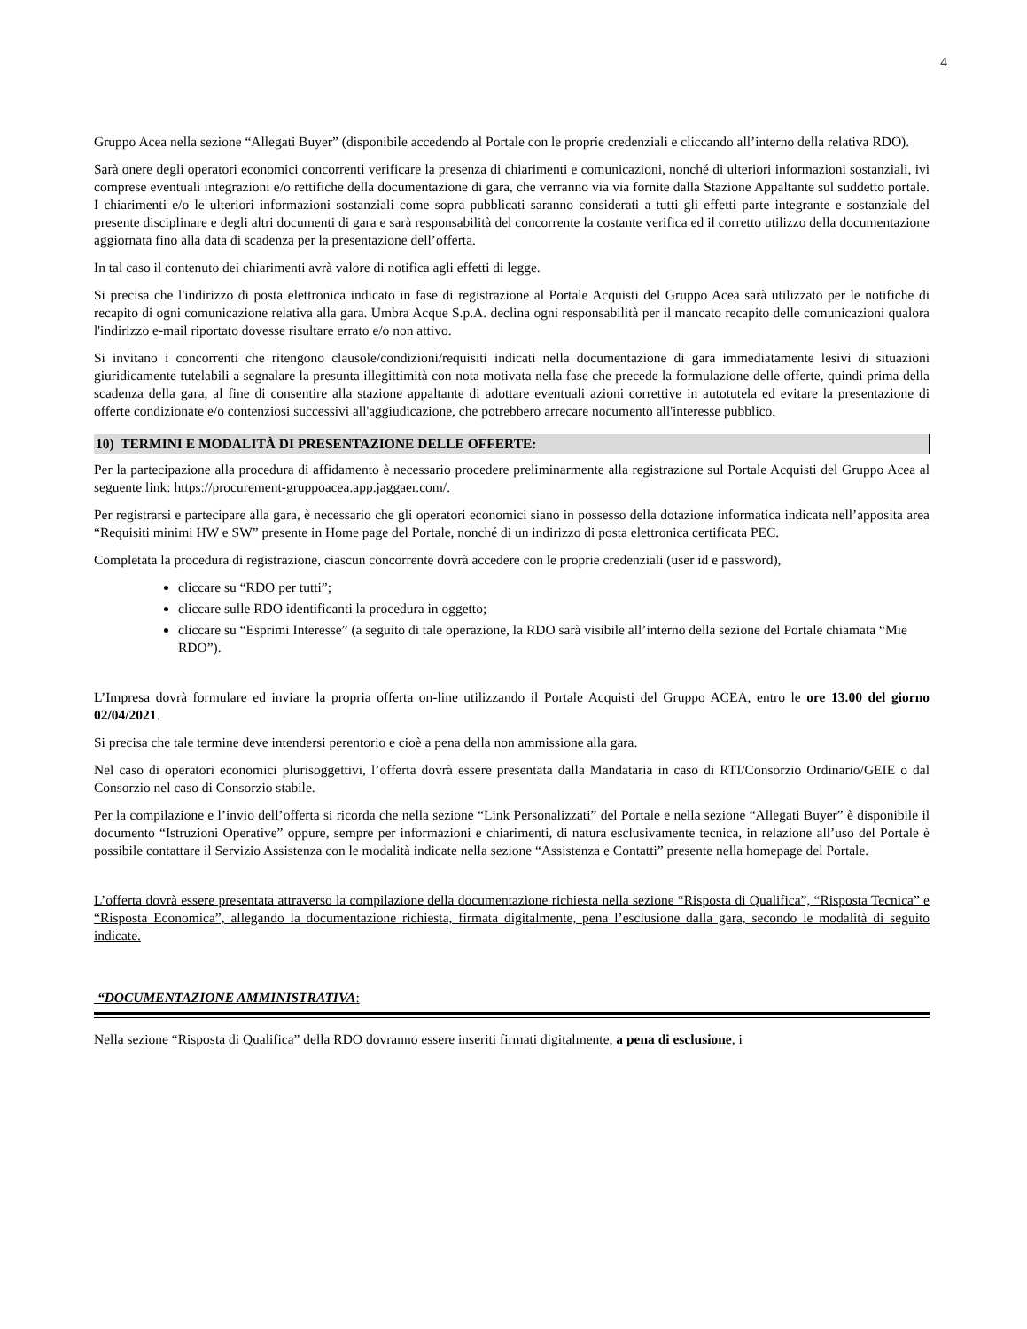4
Gruppo Acea nella sezione “Allegati Buyer” (disponibile accedendo al Portale con le proprie credenziali e cliccando all’interno della relativa RDO).
Sarà onere degli operatori economici concorrenti verificare la presenza di chiarimenti e comunicazioni, nonché di ulteriori informazioni sostanziali, ivi comprese eventuali integrazioni e/o rettifiche della documentazione di gara, che verranno via via fornite dalla Stazione Appaltante sul suddetto portale. I chiarimenti e/o le ulteriori informazioni sostanziali come sopra pubblicati saranno considerati a tutti gli effetti parte integrante e sostanziale del presente disciplinare e degli altri documenti di gara e sarà responsabilità del concorrente la costante verifica ed il corretto utilizzo della documentazione aggiornata fino alla data di scadenza per la presentazione dell’offerta.
In tal caso il contenuto dei chiarimenti avrà valore di notifica agli effetti di legge.
Si precisa che l'indirizzo di posta elettronica indicato in fase di registrazione al Portale Acquisti del Gruppo Acea sarà utilizzato per le notifiche di recapito di ogni comunicazione relativa alla gara. Umbra Acque S.p.A. declina ogni responsabilità per il mancato recapito delle comunicazioni qualora l'indirizzo e-mail riportato dovesse risultare errato e/o non attivo.
Si invitano i concorrenti che ritengono clausole/condizioni/requisiti indicati nella documentazione di gara immediatamente lesivi di situazioni giuridicamente tutelabili a segnalare la presunta illegittimità con nota motivata nella fase che precede la formulazione delle offerte, quindi prima della scadenza della gara, al fine di consentire alla stazione appaltante di adottare eventuali azioni correttive in autotutela ed evitare la presentazione di offerte condizionate e/o contenziosi successivi all'aggiudicazione, che potrebbero arrecare nocumento all'interesse pubblico.
10) TERMINI E MODALITÀ DI PRESENTAZIONE DELLE OFFERTE:
Per la partecipazione alla procedura di affidamento è necessario procedere preliminarmente alla registrazione sul Portale Acquisti del Gruppo Acea al seguente link: https://procurement-gruppoacea.app.jaggaer.com/.
Per registrarsi e partecipare alla gara, è necessario che gli operatori economici siano in possesso della dotazione informatica indicata nell’apposita area “Requisiti minimi HW e SW” presente in Home page del Portale, nonché di un indirizzo di posta elettronica certificata PEC.
Completata la procedura di registrazione, ciascun concorrente dovrà accedere con le proprie credenziali (user id e password),
cliccare su “RDO per tutti”;
cliccare sulle RDO identificanti la procedura in oggetto;
cliccare su “Esprimi Interesse” (a seguito di tale operazione, la RDO sarà visibile all’interno della sezione del Portale chiamata “Mie RDO”).
L’Impresa dovrà formulare ed inviare la propria offerta on-line utilizzando il Portale Acquisti del Gruppo ACEA, entro le ore 13.00 del giorno 02/04/2021.
Si precisa che tale termine deve intendersi perentorio e cioè a pena della non ammissione alla gara.
Nel caso di operatori economici plurisoggettivi, l’offerta dovrà essere presentata dalla Mandataria in caso di RTI/Consorzio Ordinario/GEIE o dal Consorzio nel caso di Consorzio stabile.
Per la compilazione e l’invio dell’offerta si ricorda che nella sezione “Link Personalizzati” del Portale e nella sezione “Allegati Buyer” è disponibile il documento “Istruzioni Operative” oppure, sempre per informazioni e chiarimenti, di natura esclusivamente tecnica, in relazione all’uso del Portale è possibile contattare il Servizio Assistenza con le modalità indicate nella sezione “Assistenza e Contatti” presente nella homepage del Portale.
L’offerta dovrà essere presentata attraverso la compilazione della documentazione richiesta nella sezione “Risposta di Qualifica”, “Risposta Tecnica” e “Risposta Economica”, allegando la documentazione richiesta, firmata digitalmente, pena l’esclusione dalla gara, secondo le modalità di seguito indicate.
“DOCUMENTAZIONE AMMINISTRATIVA:
Nella sezione “Risposta di Qualifica” della RDO dovranno essere inseriti firmati digitalmente, a pena di esclusione, i